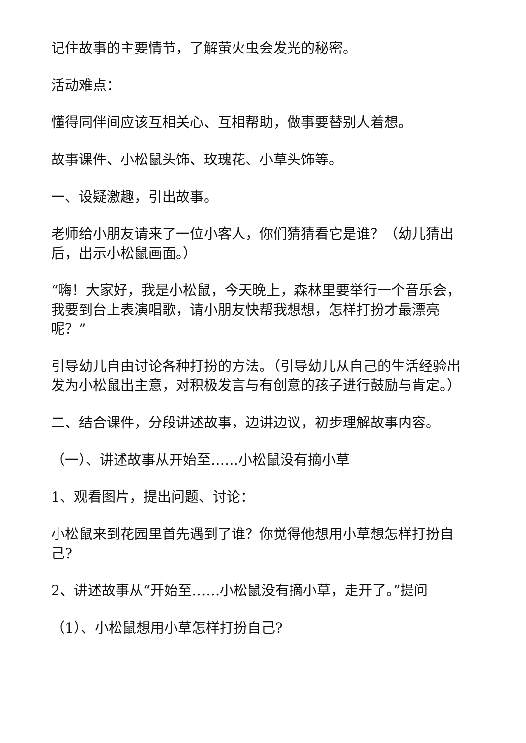记住故事的主要情节，了解萤火虫会发光的秘密。
活动难点：
懂得同伴间应该互相关心、互相帮助，做事要替别人着想。
故事课件、小松鼠头饰、玫瑰花、小草头饰等。
一、设疑激趣，引出故事。
老师给小朋友请来了一位小客人，你们猜猜看它是谁？（幼儿猜出后，出示小松鼠画面。）
“嗨！大家好，我是小松鼠，今天晚上，森林里要举行一个音乐会，我要到台上表演唱歌，请小朋友快帮我想想，怎样打扮才最漂亮呢？”
引导幼儿自由讨论各种打扮的方法。（引导幼儿从自己的生活经验出发为小松鼠出主意，对积极发言与有创意的孩子进行鼓励与肯定。）
二、结合课件，分段讲述故事，边讲边议，初步理解故事内容。
（一）、讲述故事从开始至……小松鼠没有摘小草
1、观看图片，提出问题、讨论：
小松鼠来到花园里首先遇到了谁？你觉得他想用小草想怎样打扮自己?
2、讲述故事从“开始至……小松鼠没有摘小草，走开了。”提问
（1）、小松鼠想用小草怎样打扮自己?